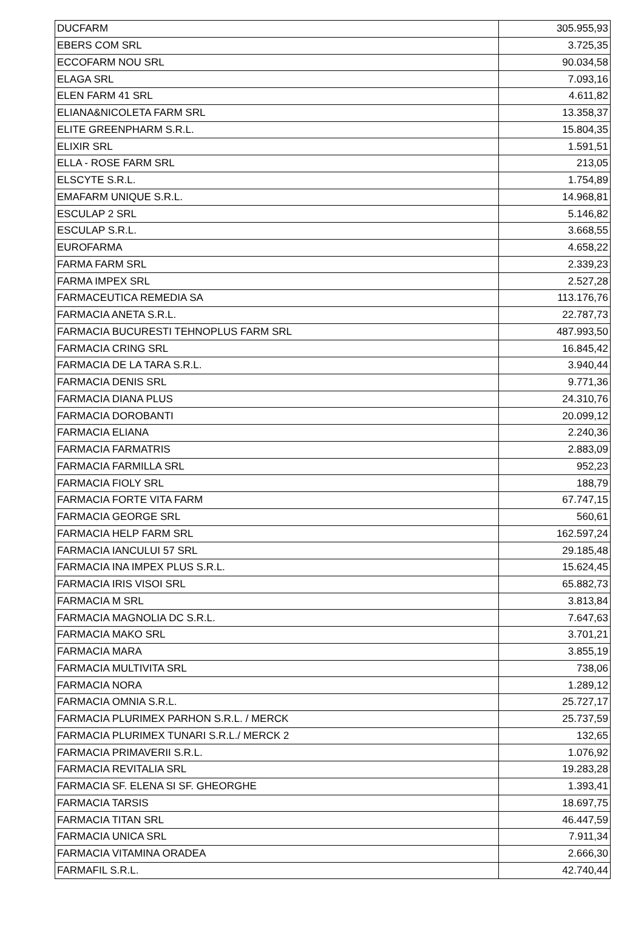| DUCFARM | 305.955,93 |
| EBERS COM SRL | 3.725,35 |
| ECCOFARM NOU SRL | 90.034,58 |
| ELAGA SRL | 7.093,16 |
| ELEN FARM 41 SRL | 4.611,82 |
| ELIANA&NICOLETA FARM SRL | 13.358,37 |
| ELITE GREENPHARM S.R.L. | 15.804,35 |
| ELIXIR SRL | 1.591,51 |
| ELLA - ROSE FARM SRL | 213,05 |
| ELSCYTE S.R.L. | 1.754,89 |
| EMAFARM UNIQUE S.R.L. | 14.968,81 |
| ESCULAP 2 SRL | 5.146,82 |
| ESCULAP S.R.L. | 3.668,55 |
| EUROFARMA | 4.658,22 |
| FARMA FARM SRL | 2.339,23 |
| FARMA IMPEX SRL | 2.527,28 |
| FARMACEUTICA REMEDIA SA | 113.176,76 |
| FARMACIA ANETA S.R.L. | 22.787,73 |
| FARMACIA BUCURESTI TEHNOPLUS FARM SRL | 487.993,50 |
| FARMACIA CRING SRL | 16.845,42 |
| FARMACIA DE LA TARA S.R.L. | 3.940,44 |
| FARMACIA DENIS SRL | 9.771,36 |
| FARMACIA DIANA PLUS | 24.310,76 |
| FARMACIA DOROBANTI | 20.099,12 |
| FARMACIA ELIANA | 2.240,36 |
| FARMACIA FARMATRIS | 2.883,09 |
| FARMACIA FARMILLA SRL | 952,23 |
| FARMACIA FIOLY SRL | 188,79 |
| FARMACIA FORTE VITA FARM | 67.747,15 |
| FARMACIA GEORGE SRL | 560,61 |
| FARMACIA HELP FARM SRL | 162.597,24 |
| FARMACIA IANCULUI 57 SRL | 29.185,48 |
| FARMACIA INA IMPEX PLUS S.R.L. | 15.624,45 |
| FARMACIA IRIS VISOI SRL | 65.882,73 |
| FARMACIA M SRL | 3.813,84 |
| FARMACIA MAGNOLIA DC S.R.L. | 7.647,63 |
| FARMACIA MAKO SRL | 3.701,21 |
| FARMACIA MARA | 3.855,19 |
| FARMACIA MULTIVITA SRL | 738,06 |
| FARMACIA NORA | 1.289,12 |
| FARMACIA OMNIA S.R.L. | 25.727,17 |
| FARMACIA PLURIMEX PARHON S.R.L. / MERCK | 25.737,59 |
| FARMACIA PLURIMEX TUNARI S.R.L./ MERCK 2 | 132,65 |
| FARMACIA PRIMAVERII S.R.L. | 1.076,92 |
| FARMACIA REVITALIA SRL | 19.283,28 |
| FARMACIA SF. ELENA SI SF. GHEORGHE | 1.393,41 |
| FARMACIA TARSIS | 18.697,75 |
| FARMACIA TITAN SRL | 46.447,59 |
| FARMACIA UNICA SRL | 7.911,34 |
| FARMACIA VITAMINA ORADEA | 2.666,30 |
| FARMAFIL S.R.L. | 42.740,44 |